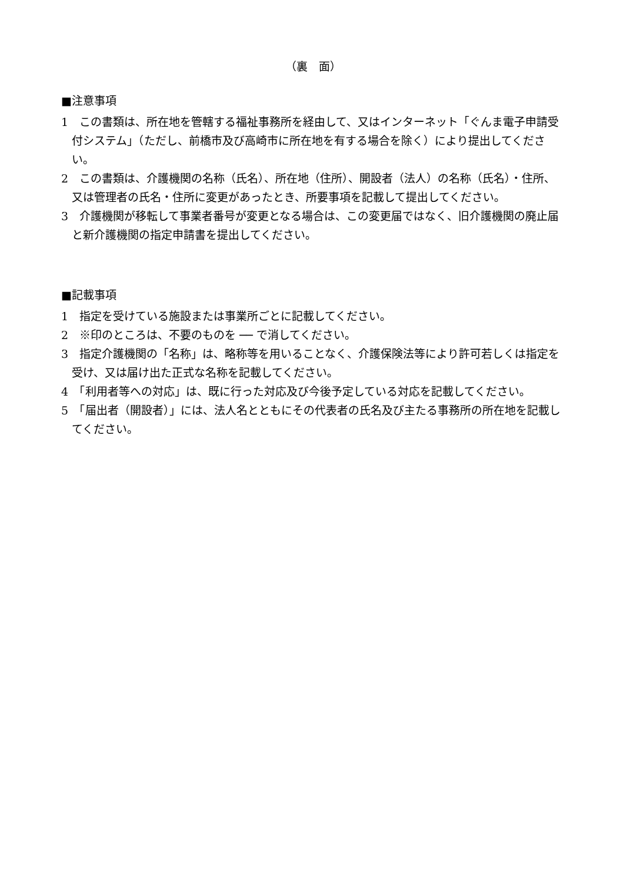（裏　面）
■注意事項
1　この書類は、所在地を管轄する福祉事務所を経由して、又はインターネット「ぐんま電子申請受付システム」（ただし、前橋市及び高崎市に所在地を有する場合を除く）により提出してください。
2　この書類は、介護機関の名称（氏名）、所在地（住所）、開設者（法人）の名称（氏名）・住所、又は管理者の氏名・住所に変更があったとき、所要事項を記載して提出してください。
3　介護機関が移転して事業者番号が変更となる場合は、この変更届ではなく、旧介護機関の廃止届と新介護機関の指定申請書を提出してください。
■記載事項
1　指定を受けている施設または事業所ごとに記載してください。
2　※印のところは、不要のものを ── で消してください。
3　指定介護機関の「名称」は、略称等を用いることなく、介護保険法等により許可若しくは指定を受け、又は届け出た正式な名称を記載してください。
4　「利用者等への対応」は、既に行った対応及び今後予定している対応を記載してください。
5　「届出者（開設者）」には、法人名とともにその代表者の氏名及び主たる事務所の所在地を記載してください。